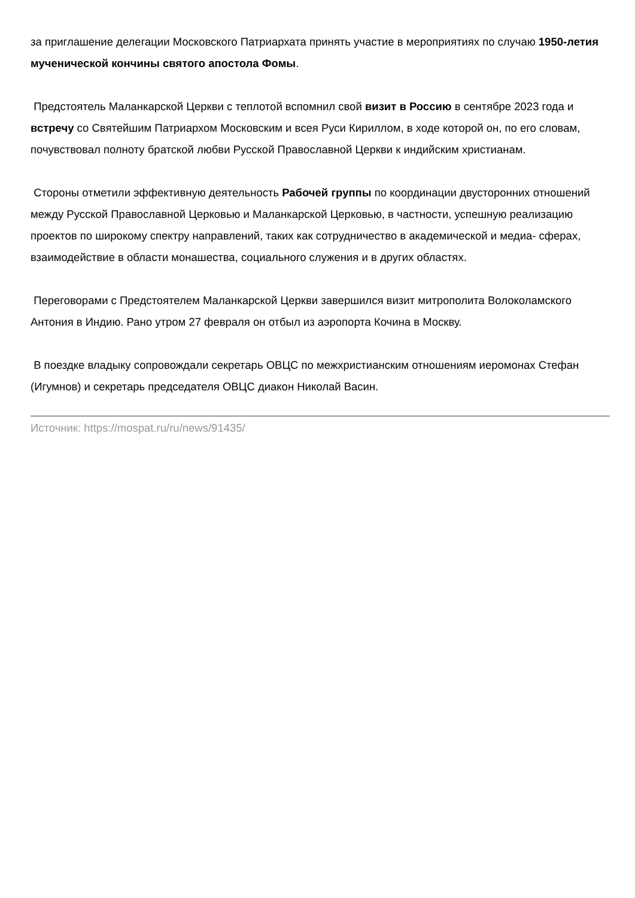за приглашение делегации Московского Патриархата принять участие в мероприятиях по случаю 1950-летия мученической кончины святого апостола Фомы.
Предстоятель Маланкарской Церкви с теплотой вспомнил свой визит в Россию в сентябре 2023 года и встречу со Святейшим Патриархом Московским и всея Руси Кириллом, в ходе которой он, по его словам, почувствовал полноту братской любви Русской Православной Церкви к индийским христианам.
Стороны отметили эффективную деятельность Рабочей группы по координации двусторонних отношений между Русской Православной Церковью и Маланкарской Церковью, в частности, успешную реализацию проектов по широкому спектру направлений, таких как сотрудничество в академической и медиа- сферах, взаимодействие в области монашества, социального служения и в других областях.
Переговорами с Предстоятелем Маланкарской Церкви завершился визит митрополита Волоколамского Антония в Индию. Рано утром 27 февраля он отбыл из аэропорта Кочина в Москву.
В поездке владыку сопровождали секретарь ОВЦС по межхристианским отношениям иеромонах Стефан (Игумнов) и секретарь председателя ОВЦС диакон Николай Васин.
Источник: https://mospat.ru/ru/news/91435/